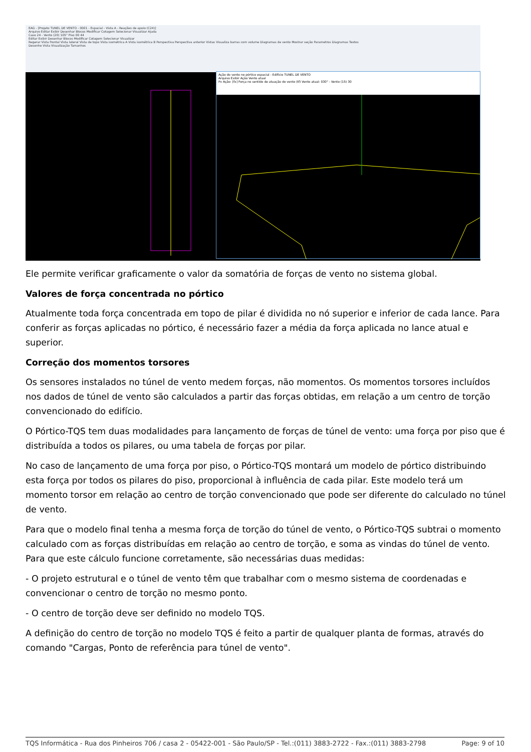EAG - [Projeto TUNEL DE VENTO - 0001 - Espacial - Vista A - Reações de apoio (C24)]
Arquivo Editar Exibir Desenhar Blocos Modificar Cotagem Selecionar Visualizar Ajuda
Caso 24 - Vento (20) 105° Piso 00 44
Editar Exibir Desenhar Blocos Modificar Cotagem Selecionar Visualizar
Regerar Vista frontal Vista lateral Vista de topo Vista isométrica A Vista isométrica B Perspectiva Perspectiva anterior Vistas Visualiza barras com volume Diagramas de vento Mostrar seção Parametros Diagramas Textos
Desenho Vista Visualização Tamanhos
Ação do vento no pórtico espacial - Edifício TUNEL DE VENTO
Arquivo Exibir Ação Vento atual
Pv Ação: [fx] Força no sentido de atuação do vento (tf) Vento atual: 030° - Vento (15) 30
Ele permite verificar graficamente o valor da somatória de forças de vento no sistema global.
Valores de força concentrada no pórtico
Atualmente toda força concentrada em topo de pilar é dividida no nó superior e inferior de cada lance. Para conferir as forças aplicadas no pórtico, é necessário fazer a média da força aplicada no lance atual e superior.
Correção dos momentos torsores
Os sensores instalados no túnel de vento medem forças, não momentos. Os momentos torsores incluídos nos dados de túnel de vento são calculados a partir das forças obtidas, em relação a um centro de torção convencionado do edifício.
O Pórtico-TQS tem duas modalidades para lançamento de forças de túnel de vento: uma força por piso que é distribuída a todos os pilares, ou uma tabela de forças por pilar.
No caso de lançamento de uma força por piso, o Pórtico-TQS montará um modelo de pórtico distribuindo esta força por todos os pilares do piso, proporcional à influência de cada pilar. Este modelo terá um momento torsor em relação ao centro de torção convencionado que pode ser diferente do calculado no túnel de vento.
Para que o modelo final tenha a mesma força de torção do túnel de vento, o Pórtico-TQS subtrai o momento calculado com as forças distribuídas em relação ao centro de torção, e soma as vindas do túnel de vento. Para que este cálculo funcione corretamente, são necessárias duas medidas:
- O projeto estrutural e o túnel de vento têm que trabalhar com o mesmo sistema de coordenadas e convencionar o centro de torção no mesmo ponto.
- O centro de torção deve ser definido no modelo TQS.
A definição do centro de torção no modelo TQS é feito a partir de qualquer planta de formas, através do comando "Cargas, Ponto de referência para túnel de vento".
TQS Informática - Rua dos Pinheiros 706 / casa 2 - 05422-001 - São Paulo/SP - Tel.:(011) 3883-2722 - Fax.:(011) 3883-2798 Page: 9 of 10